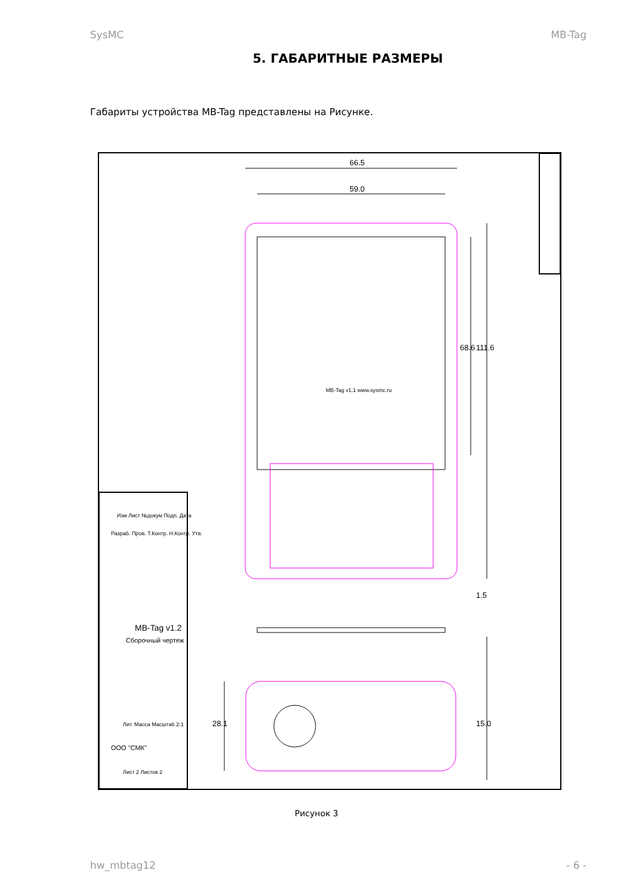SysMC MB-Tag
5. ГАБАРИТНЫЕ РАЗМЕРЫ
Габариты устройства MB-Tag представлены на Рисунке.
66.5
59.0
68.6
111.6
1.5
15.0
28.1
Изм Лист №докум Подп. Дата
Разраб. Пров. Т.Контр. Н.Контр. Утв.
MB-Tag v1.2
Сборочный чертеж
ООО "СМК"
Лит. Масса Масштаб 2:1
Лист 2 Листов 2
MB-Tag v1.1 www.sysmc.ru
Рисунок 3
hw_mbtag12 - 6 -